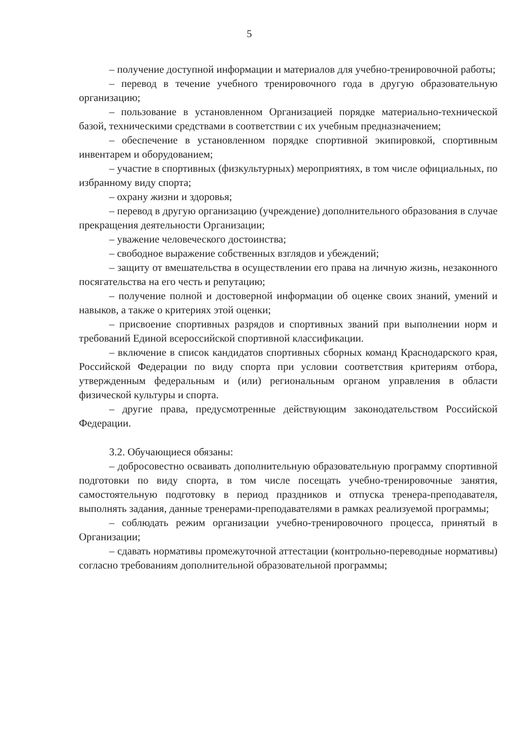5
– получение доступной информации и материалов для учебно-тренировочной работы;
– перевод в течение учебного тренировочного года в другую образовательную организацию;
– пользование в установленном Организацией порядке материально-технической базой, техническими средствами в соответствии с их учебным предназначением;
– обеспечение в установленном порядке спортивной экипировкой, спортивным инвентарем и оборудованием;
– участие в спортивных (физкультурных) мероприятиях, в том числе официальных, по избранному виду спорта;
– охрану жизни и здоровья;
– перевод в другую организацию (учреждение) дополнительного образования в случае прекращения деятельности Организации;
– уважение человеческого достоинства;
– свободное выражение собственных взглядов и убеждений;
– защиту от вмешательства в осуществлении его права на личную жизнь, незаконного посягательства на его честь и репутацию;
– получение полной и достоверной информации об оценке своих знаний, умений и навыков, а также о критериях этой оценки;
– присвоение спортивных разрядов и спортивных званий при выполнении норм и требований Единой всероссийской спортивной классификации.
– включение в список кандидатов спортивных сборных команд Краснодарского края, Российской Федерации по виду спорта при условии соответствия критериям отбора, утвержденным федеральным и (или) региональным органом управления в области физической культуры и спорта.
– другие права, предусмотренные действующим законодательством Российской Федерации.
3.2. Обучающиеся обязаны:
– добросовестно осваивать дополнительную образовательную программу спортивной подготовки по виду спорта, в том числе посещать учебно-тренировочные занятия, самостоятельную подготовку в период праздников и отпуска тренера-преподавателя, выполнять задания, данные тренерами-преподавателями в рамках реализуемой программы;
– соблюдать режим организации учебно-тренировочного процесса, принятый в Организации;
– сдавать нормативы промежуточной аттестации (контрольно-переводные нормативы) согласно требованиям дополнительной образовательной программы;